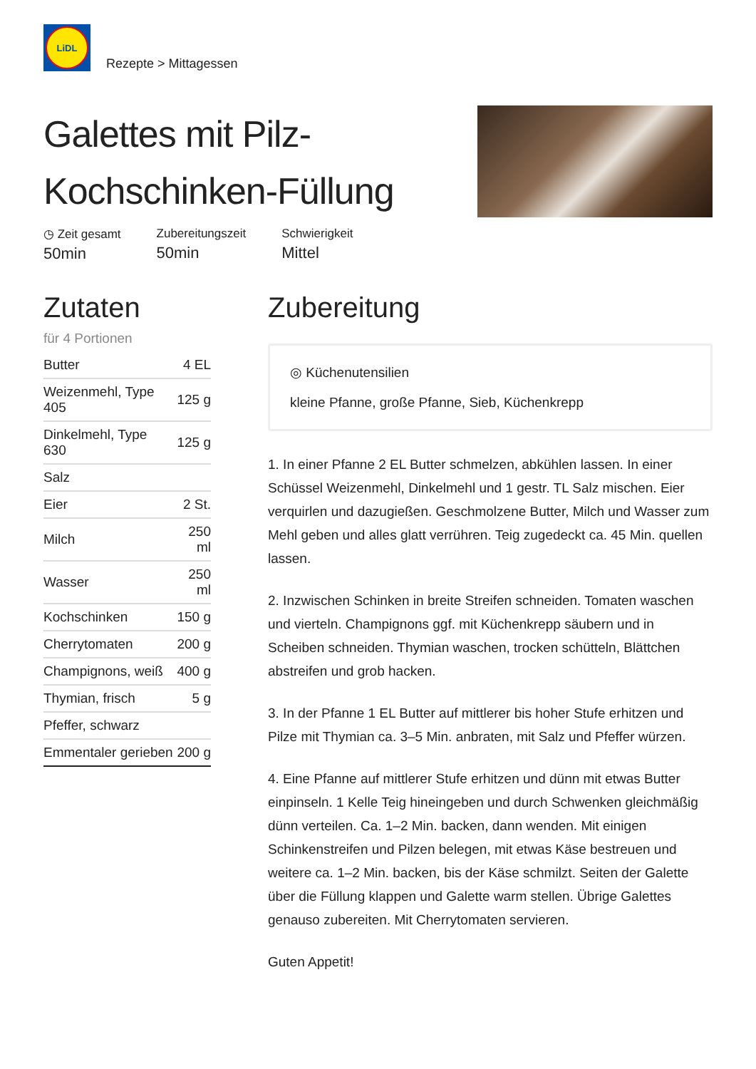LiDL
Rezepte > Mittagessen
Galettes mit Pilz-Kochschinken-Füllung
◷ Zeit gesamt
50min
Zubereitungszeit
50min
Schwierigkeit
Mittel
Zutaten
für 4 Portionen
| Butter | 4 EL |
| Weizenmehl, Type 405 | 125 g |
| Dinkelmehl, Type 630 | 125 g |
| Salz | |
| Eier | 2 St. |
| Milch | 250 ml |
| Wasser | 250 ml |
| Kochschinken | 150 g |
| Cherrytomaten | 200 g |
| Champignons, weiß | 400 g |
| Thymian, frisch | 5 g |
| Pfeffer, schwarz | |
| Emmentaler gerieben | 200 g |
Zubereitung
◎ Küchenutensilien
kleine Pfanne, große Pfanne, Sieb, Küchenkrepp
1. In einer Pfanne 2 EL Butter schmelzen, abkühlen lassen. In einer Schüssel Weizenmehl, Dinkelmehl und 1 gestr. TL Salz mischen. Eier verquirlen und dazugießen. Geschmolzene Butter, Milch und Wasser zum Mehl geben und alles glatt verrühren. Teig zugedeckt ca. 45 Min. quellen lassen.
2. Inzwischen Schinken in breite Streifen schneiden. Tomaten waschen und vierteln. Champignons ggf. mit Küchenkrepp säubern und in Scheiben schneiden. Thymian waschen, trocken schütteln, Blättchen abstreifen und grob hacken.
3. In der Pfanne 1 EL Butter auf mittlerer bis hoher Stufe erhitzen und Pilze mit Thymian ca. 3–5 Min. anbraten, mit Salz und Pfeffer würzen.
4. Eine Pfanne auf mittlerer Stufe erhitzen und dünn mit etwas Butter einpinseln. 1 Kelle Teig hineingeben und durch Schwenken gleichmäßig dünn verteilen. Ca. 1–2 Min. backen, dann wenden. Mit einigen Schinkenstreifen und Pilzen belegen, mit etwas Käse bestreuen und weitere ca. 1–2 Min. backen, bis der Käse schmilzt. Seiten der Galette über die Füllung klappen und Galette warm stellen. Übrige Galettes genauso zubereiten. Mit Cherrytomaten servieren.
Guten Appetit!